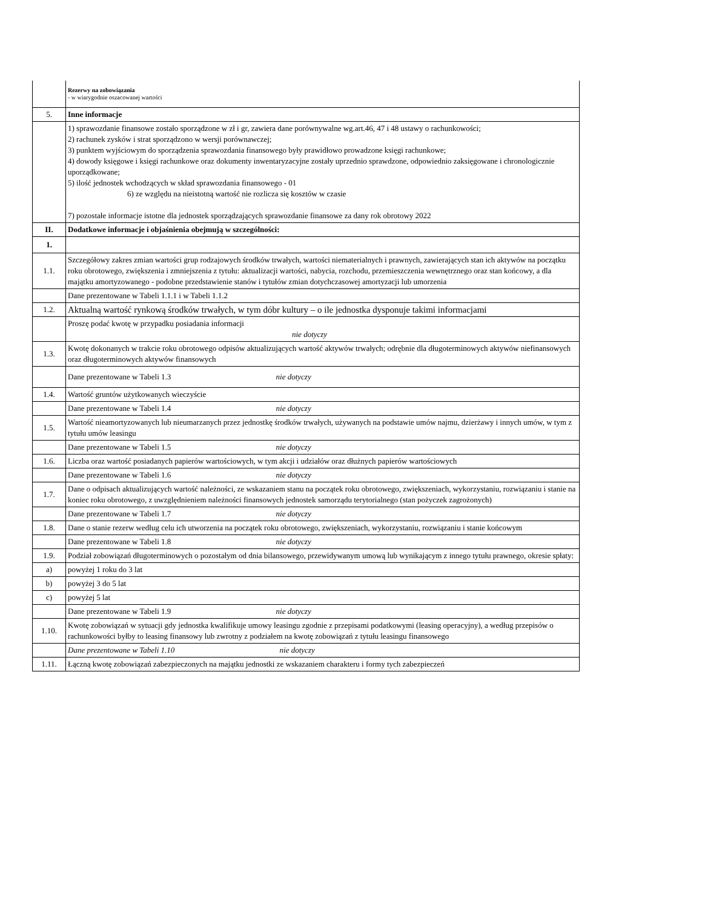| | Rezerwy na zobowiązania - w wiarygodnie oszacowanej wartości |
| 5. | Inne informacje |
| | 1) sprawozdanie finansowe zostało sporządzone w zł i gr, zawiera dane porównywalne wg.art.46, 47 i 48 ustawy o rachunkowości; 2) rachunek zysków i strat sporządzono w wersji porównawczej; 3) punktem wyjściowym do sporządzenia sprawozdania finansowego były prawidłowo prowadzone księgi rachunkowe; 4) dowody księgowe i księgi rachunkowe oraz dokumenty inwentaryzacyjne zostały uprzednio sprawdzone, odpowiednio zaksięgowane i chronologicznie uporządkowane; 5) ilość jednostek wchodzących w skład sprawozdania finansowego - 01 6) ze względu na nieistotną wartość nie rozlicza się kosztów w czasie 7) pozostałe informacje istotne dla jednostek sporządzających sprawozdanie finansowe za dany rok obrotowy 2022 |
| II. | Dodatkowe informacje i objaśnienia obejmują w szczególności: |
| 1. | |
| 1.1. | Szczegółowy zakres zmian wartości grup rodzajowych środków trwałych, wartości niematerialnych i prawnych, zawierających stan ich aktywów na początku roku obrotowego, zwiększenia i zmniejszenia z tytułu: aktualizacji wartości, nabycia, rozchodu, przemieszczenia wewnętrznego oraz stan końcowy, a dla majątku amortyzowanego - podobne przedstawienie stanów i tytułów zmian dotychczasowej amortyzacji lub umorzenia |
| | Dane prezentowane w Tabeli 1.1.1 i w Tabeli 1.1.2 |
| 1.2. | Aktualną wartość rynkową środków trwałych, w tym dóbr kultury – o ile jednostka dysponuje takimi informacjami |
| | Proszę podać kwotę w przypadku posiadania informacji nie dotyczy |
| 1.3. | Kwotę dokonanych w trakcie roku obrotowego odpisów aktualizujących wartość aktywów trwałych; odrębnie dla długoterminowych aktywów niefinansowych oraz długoterminowych aktywów finansowych |
| | Dane prezentowane w Tabeli 1.3 nie dotyczy |
| 1.4. | Wartość gruntów użytkowanych wieczyście |
| | Dane prezentowane w Tabeli 1.4 nie dotyczy |
| 1.5. | Wartość nieamortyzowanych lub nieumarzanych przez jednostkę środków trwałych, używanych na podstawie umów najmu, dzierżawy i innych umów, w tym z tytułu umów leasingu |
| | Dane prezentowane w Tabeli 1.5 nie dotyczy |
| 1.6. | Liczba oraz wartość posiadanych papierów wartościowych, w tym akcji i udziałów oraz dłużnych papierów wartościowych |
| | Dane prezentowane w Tabeli 1.6 nie dotyczy |
| 1.7. | Dane o odpisach aktualizujących wartość należności, ze wskazaniem stanu na początek roku obrotowego, zwiększeniach, wykorzystaniu, rozwiązaniu i stanie na koniec roku obrotowego, z uwzględnieniem należności finansowych jednostek samorządu terytorialnego (stan pożyczek zagrożonych) |
| | Dane prezentowane w Tabeli 1.7 nie dotyczy |
| 1.8. | Dane o stanie rezerw według celu ich utworzenia na początek roku obrotowego, zwiększeniach, wykorzystaniu, rozwiązaniu i stanie końcowym |
| | Dane prezentowane w Tabeli 1.8 nie dotyczy |
| 1.9. | Podział zobowiązań długoterminowych o pozostałym od dnia bilansowego, przewidywanym umową lub wynikającym z innego tytułu prawnego, okresie spłaty: |
| a) | powyżej 1 roku do 3 lat |
| b) | powyżej 3 do 5 lat |
| c) | powyżej 5 lat |
| | Dane prezentowane w Tabeli 1.9 nie dotyczy |
| 1.10. | Kwotę zobowiązań w sytuacji gdy jednostka kwalifikuje umowy leasingu zgodnie z przepisami podatkowymi (leasing operacyjny), a według przepisów o rachunkowości byłby to leasing finansowy lub zwrotny z podziałem na kwotę zobowiązań z tytułu leasingu finansowego |
| | Dane prezentowane w Tabeli 1.10 nie dotyczy |
| 1.11. | Łączną kwotę zobowiązań zabezpieczonych na majątku jednostki ze wskazaniem charakteru i formy tych zabezpieczeń |